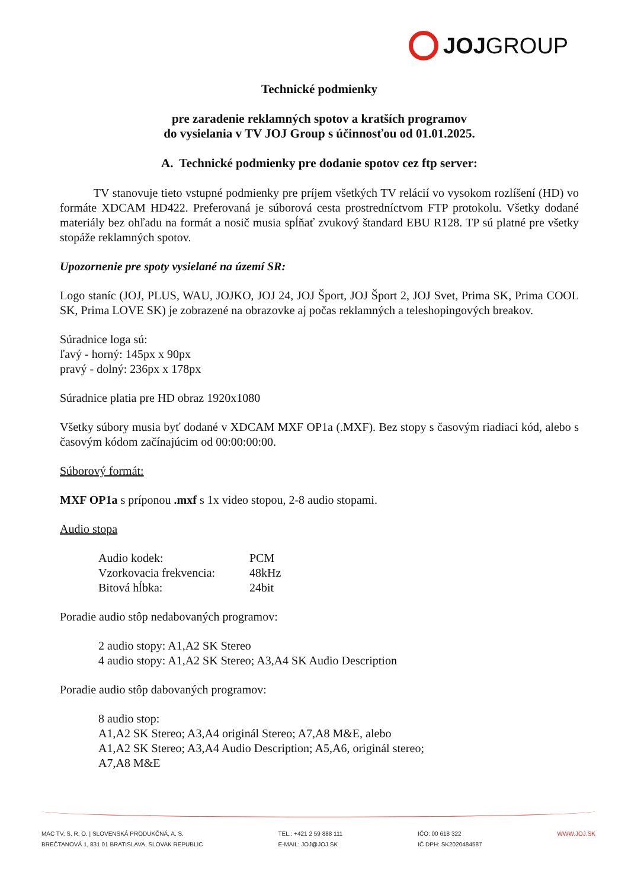JOJ GROUP
Technické podmienky
pre zaradenie reklamných spotov a kratších programov
do vysielania v TV JOJ Group s účinnosťou od 01.01.2025.
A. Technické podmienky pre dodanie spotov cez ftp server:
TV stanovuje tieto vstupné podmienky pre príjem všetkých TV relácií vo vysokom rozlíšení (HD) vo formáte XDCAM HD422. Preferovaná je súborová cesta prostredníctvom FTP protokolu. Všetky dodané materiály bez ohľadu na formát a nosič musia spĺňať zvukový štandard EBU R128. TP sú platné pre všetky stopáže reklamných spotov.
Upozornenie pre spoty vysielané na území SR:
Logo staníc (JOJ, PLUS, WAU, JOJKO, JOJ 24, JOJ Šport, JOJ Šport 2, JOJ Svet, Prima SK, Prima COOL SK, Prima LOVE SK) je zobrazené na obrazovke aj počas reklamných a teleshopingových breakov.
Súradnice loga sú:
ľavý - horný: 145px x 90px
pravý - dolný: 236px x 178px
Súradnice platia pre HD obraz 1920x1080
Všetky súbory musia byť dodané v XDCAM MXF OP1a (.MXF). Bez stopy s časovým riadiaci kód, alebo s časovým kódom začínajúcim od 00:00:00:00.
Súborový formát:
MXF OP1a s príponou .mxf s 1x video stopou, 2-8 audio stopami.
Audio stopa
| Audio kodek: | PCM |
| Vzorkovacia frekvencia: | 48kHz |
| Bitová hĺbka: | 24bit |
Poradie audio stôp nedabovaných programov:
2 audio stopy: A1,A2 SK Stereo
4 audio stopy: A1,A2 SK Stereo; A3,A4 SK Audio Description
Poradie audio stôp dabovaných programov:
8 audio stop:
A1,A2 SK Stereo; A3,A4 originál Stereo; A7,A8 M&E, alebo
A1,A2 SK Stereo; A3,A4 Audio Description; A5,A6, originál stereo;
A7,A8 M&E
MAC TV, S. R. O. | SLOVENSKÁ PRODUKČNÁ, A. S.
BREČTANOVÁ 1, 831 01 BRATISLAVA, SLOVAK REPUBLIC
TEL.: +421 2 59 888 111
E-MAIL: JOJ@JOJ.SK
IČO: 00 618 322
IČ DPH: SK2020484587
WWW.JOJ.SK